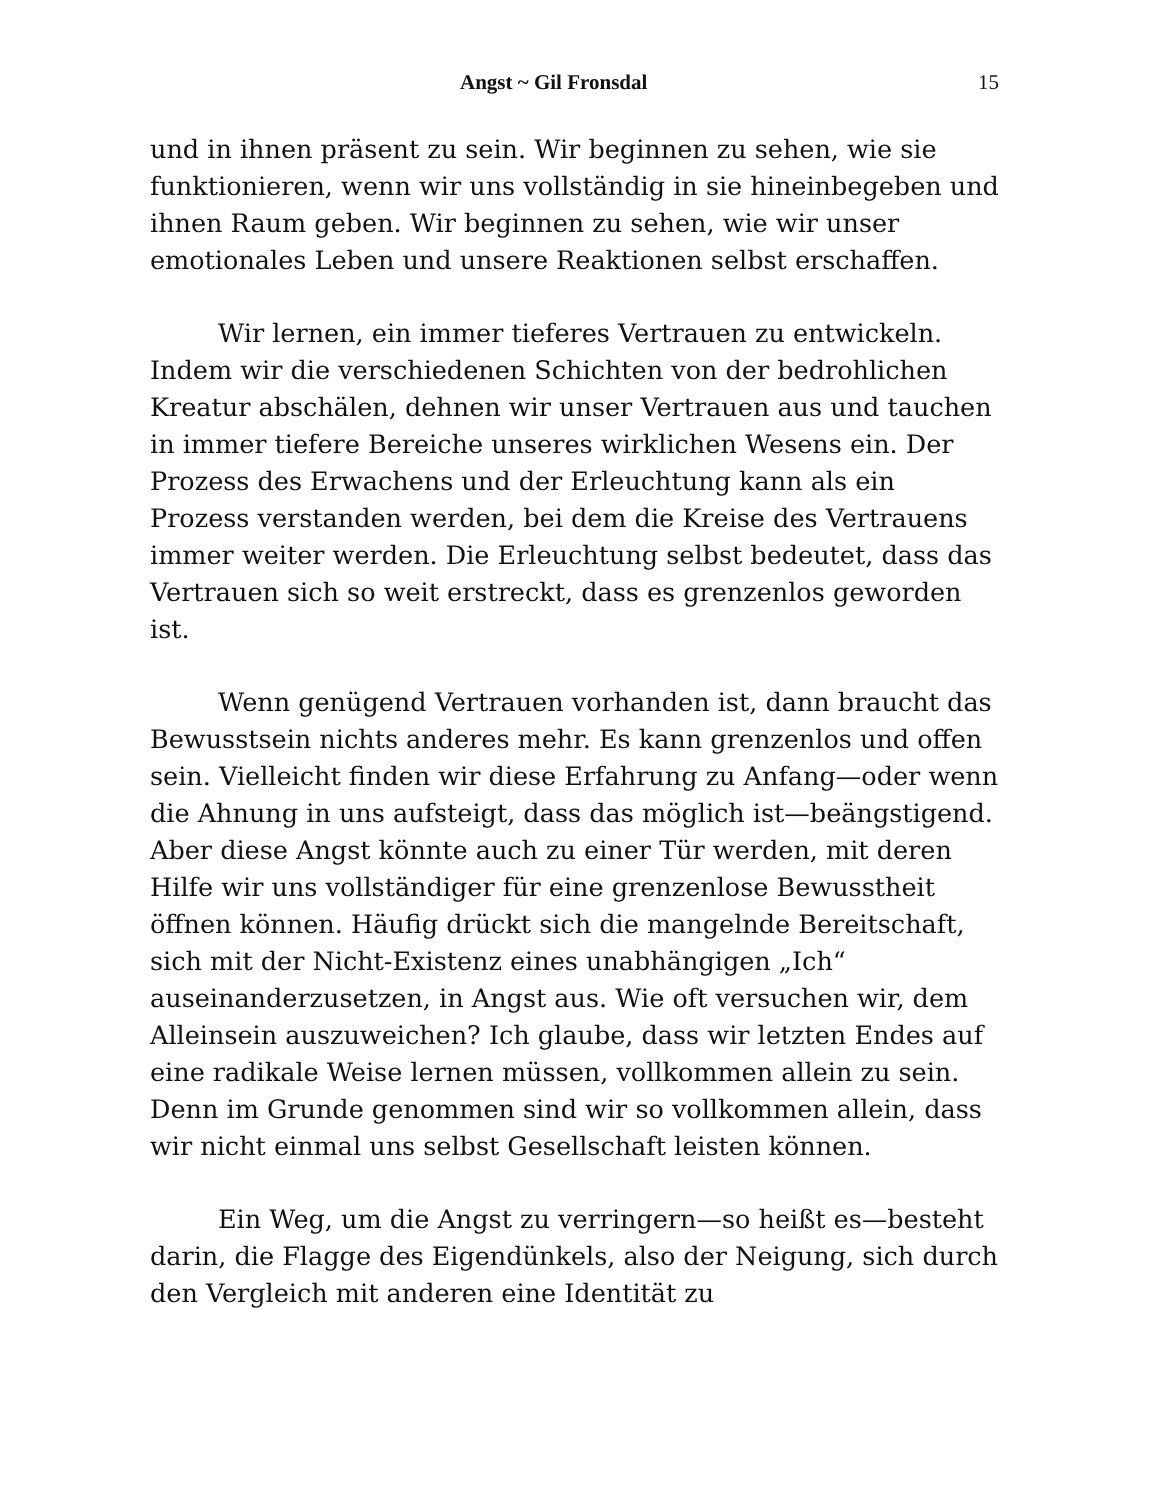Angst ~ Gil Fronsdal 15
und in ihnen präsent zu sein. Wir beginnen zu sehen, wie sie funktionieren, wenn wir uns vollständig in sie hineinbegeben und ihnen Raum geben. Wir beginnen zu sehen, wie wir unser emotionales Leben und unsere Reaktionen selbst erschaffen.
Wir lernen, ein immer tieferes Vertrauen zu entwickeln. Indem wir die verschiedenen Schichten von der bedrohlichen Kreatur abschälen, dehnen wir unser Vertrauen aus und tauchen in immer tiefere Bereiche unseres wirklichen Wesens ein. Der Prozess des Erwachens und der Erleuchtung kann als ein Prozess verstanden werden, bei dem die Kreise des Vertrauens immer weiter werden. Die Erleuchtung selbst bedeutet, dass das Vertrauen sich so weit erstreckt, dass es grenzenlos geworden ist.
Wenn genügend Vertrauen vorhanden ist, dann braucht das Bewusstsein nichts anderes mehr. Es kann grenzenlos und offen sein. Vielleicht finden wir diese Erfahrung zu Anfang—oder wenn die Ahnung in uns aufsteigt, dass das möglich ist—beängstigend. Aber diese Angst könnte auch zu einer Tür werden, mit deren Hilfe wir uns vollständiger für eine grenzenlose Bewusstheit öffnen können. Häufig drückt sich die mangelnde Bereitschaft, sich mit der Nicht-Existenz eines unabhängigen „Ich“ auseinanderzusetzen, in Angst aus. Wie oft versuchen wir, dem Alleinsein auszuweichen? Ich glaube, dass wir letzten Endes auf eine radikale Weise lernen müssen, vollkommen allein zu sein. Denn im Grunde genommen sind wir so vollkommen allein, dass wir nicht einmal uns selbst Gesellschaft leisten können.
Ein Weg, um die Angst zu verringern—so heißt es—besteht darin, die Flagge des Eigendünkels, also der Neigung, sich durch den Vergleich mit anderen eine Identität zu